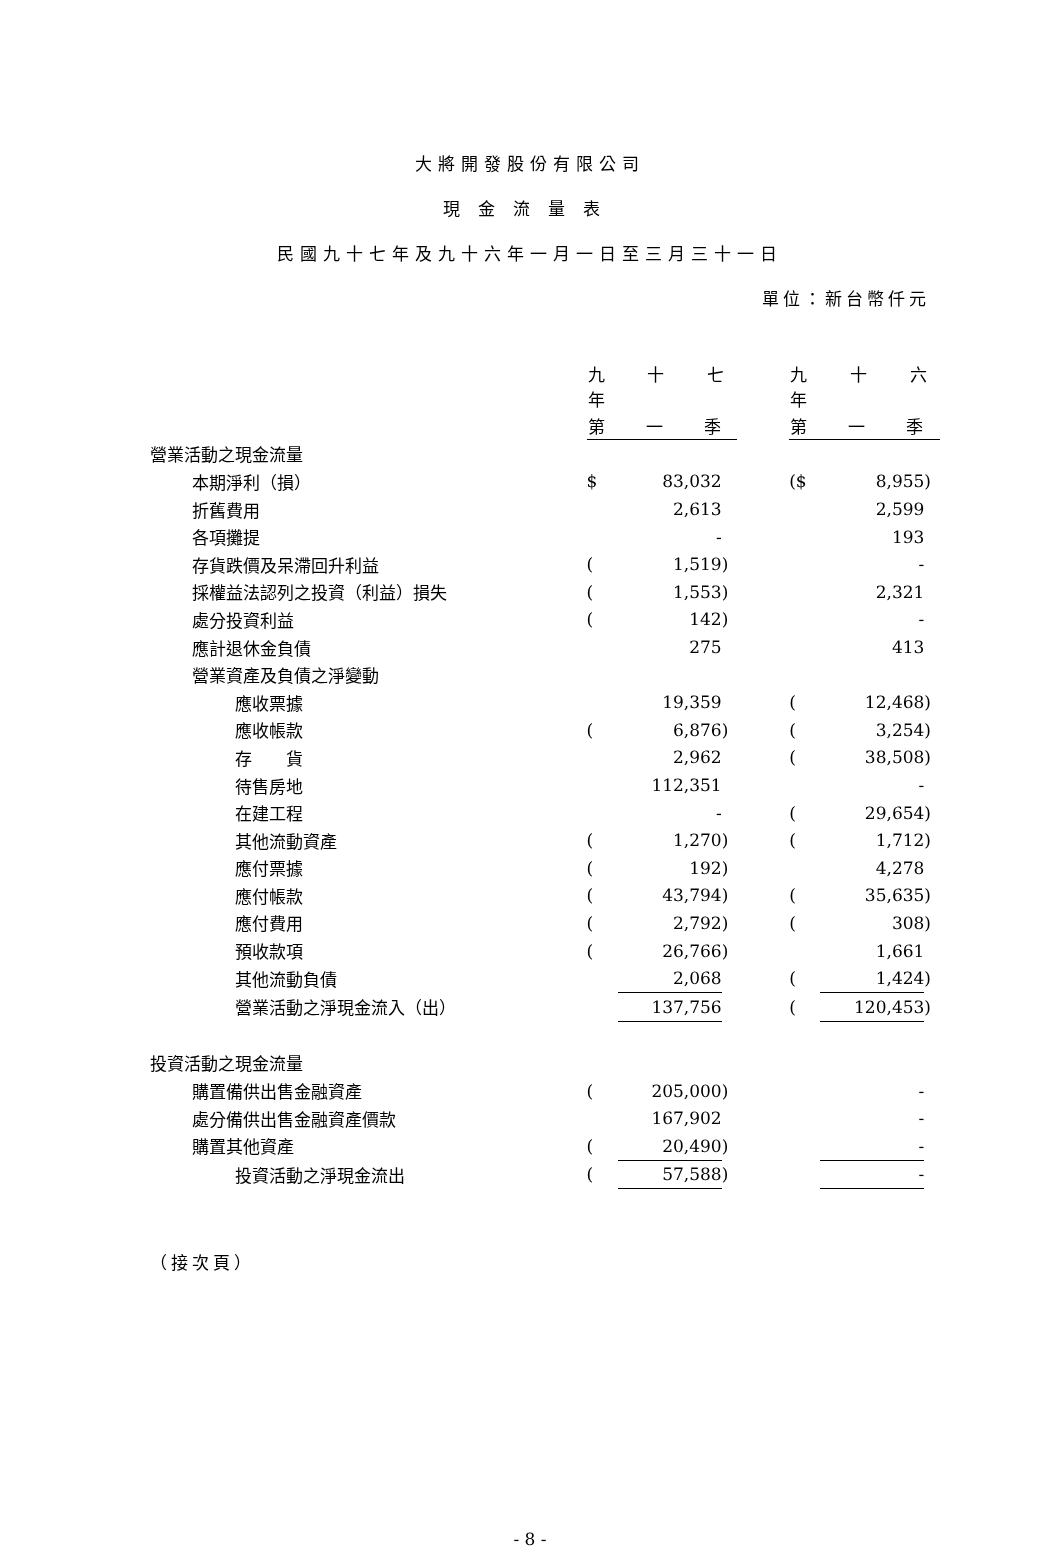大將開發股份有限公司
現金流量表
民國九十七年及九十六年一月一日至三月三十一日
單位：新台幣仟元
| | 九 十 七 年 | | | | 九 十 六 年 | | |
| | 第 一 季 | | | | 第 一 季 | | |
| 營業活動之現金流量 | | | | | | | |
| 本期淨利（損） | $ | 83,032 | | | ($ | 8,955 | ) |
| 折舊費用 | | 2,613 | | | | 2,599 | |
| 各項攤提 | | - | | | | 193 | |
| 存貨跌價及呆滯回升利益 | ( | 1,519 | ) | | | - | |
| 採權益法認列之投資（利益）損失 | ( | 1,553 | ) | | | 2,321 | |
| 處分投資利益 | ( | 142 | ) | | | - | |
| 應計退休金負債 | | 275 | | | | 413 | |
| 營業資產及負債之淨變動 | | | | | | | |
| 應收票據 | | 19,359 | | | ( | 12,468 | ) |
| 應收帳款 | ( | 6,876 | ) | | ( | 3,254 | ) |
| 存 貨 | | 2,962 | | | ( | 38,508 | ) |
| 待售房地 | | 112,351 | | | | - | |
| 在建工程 | | - | | | ( | 29,654 | ) |
| 其他流動資產 | ( | 1,270 | ) | | ( | 1,712 | ) |
| 應付票據 | ( | 192 | ) | | | 4,278 | |
| 應付帳款 | ( | 43,794 | ) | | ( | 35,635 | ) |
| 應付費用 | ( | 2,792 | ) | | ( | 308 | ) |
| 預收款項 | ( | 26,766 | ) | | | 1,661 | |
| 其他流動負債 | | 2,068 | | | ( | 1,424 | ) |
| 營業活動之淨現金流入（出） | | 137,756 | | | ( | 120,453 | ) |
| 投資活動之現金流量 | | | | | | | |
| 購置備供出售金融資產 | ( | 205,000 | ) | | | - | |
| 處分備供出售金融資產價款 | | 167,902 | | | | - | |
| 購置其他資產 | ( | 20,490 | ) | | | - | |
| 投資活動之淨現金流出 | ( | 57,588 | ) | | | - | |
（接次頁）
- 8 -